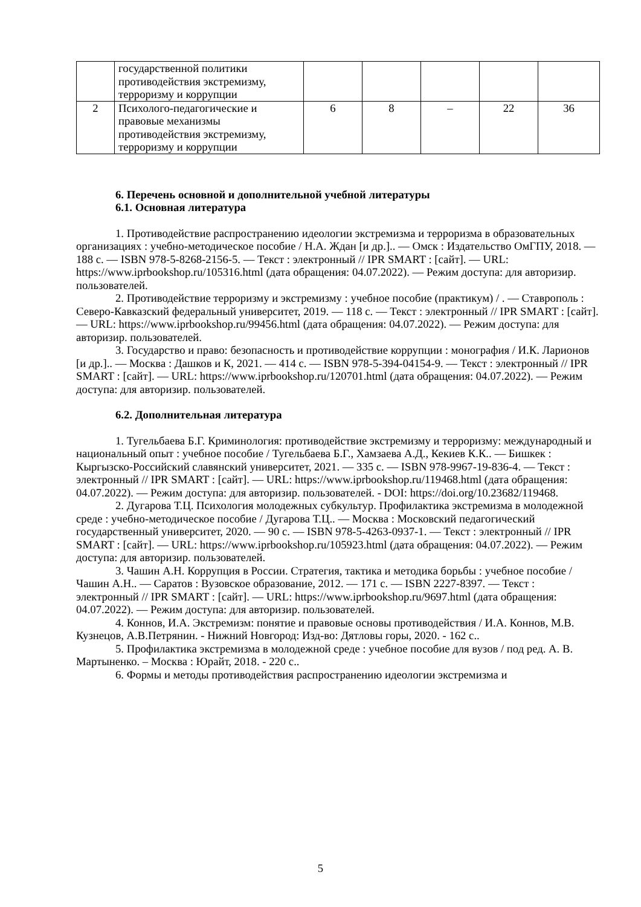| | государственной политики противодействия экстремизму, терроризму и коррупции | | | | | |
| 2 | Психолого-педагогические и правовые механизмы противодействия экстремизму, терроризму и коррупции | 6 | 8 | – | 22 | 36 |
6. Перечень основной и дополнительной учебной литературы
6.1. Основная литература
1. Противодействие распространению идеологии экстремизма и терроризма в образовательных организациях : учебно-методическое пособие / Н.А. Ждан [и др.].. — Омск : Издательство ОмГПУ, 2018. — 188 c. — ISBN 978-5-8268-2156-5. — Текст : электронный // IPR SMART : [сайт]. — URL: https://www.iprbookshop.ru/105316.html (дата обращения: 04.07.2022). — Режим доступа: для авторизир. пользователей.
2. Противодействие терроризму и экстремизму : учебное пособие (практикум) / . — Ставрополь : Северо-Кавказский федеральный университет, 2019. — 118 c. — Текст : электронный // IPR SMART : [сайт]. — URL: https://www.iprbookshop.ru/99456.html (дата обращения: 04.07.2022). — Режим доступа: для авторизир. пользователей.
3. Государство и право: безопасность и противодействие коррупции : монография / И.К. Ларионов [и др.].. — Москва : Дашков и К, 2021. — 414 c. — ISBN 978-5-394-04154-9. — Текст : электронный // IPR SMART : [сайт]. — URL: https://www.iprbookshop.ru/120701.html (дата обращения: 04.07.2022). — Режим доступа: для авторизир. пользователей.
6.2. Дополнительная литература
1. Тугельбаева Б.Г. Криминология: противодействие экстремизму и терроризму: международный и национальный опыт : учебное пособие / Тугельбаева Б.Г., Хамзаева А.Д., Кекиев К.К.. — Бишкек : Кыргызско-Российский славянский университет, 2021. — 335 c. — ISBN 978-9967-19-836-4. — Текст : электронный // IPR SMART : [сайт]. — URL: https://www.iprbookshop.ru/119468.html (дата обращения: 04.07.2022). — Режим доступа: для авторизир. пользователей. - DOI: https://doi.org/10.23682/119468.
2. Дугарова Т.Ц. Психология молодежных субкультур. Профилактика экстремизма в молодежной среде : учебно-методическое пособие / Дугарова Т.Ц.. — Москва : Московский педагогический государственный университет, 2020. — 90 c. — ISBN 978-5-4263-0937-1. — Текст : электронный // IPR SMART : [сайт]. — URL: https://www.iprbookshop.ru/105923.html (дата обращения: 04.07.2022). — Режим доступа: для авторизир. пользователей.
3. Чашин А.Н. Коррупция в России. Стратегия, тактика и методика борьбы : учебное пособие / Чашин А.Н.. — Саратов : Вузовское образование, 2012. — 171 c. — ISBN 2227-8397. — Текст : электронный // IPR SMART : [сайт]. — URL: https://www.iprbookshop.ru/9697.html (дата обращения: 04.07.2022). — Режим доступа: для авторизир. пользователей.
4. Коннов, И.А. Экстремизм: понятие и правовые основы противодействия / И.А. Коннов, М.В. Кузнецов, А.В.Петрянин. - Нижний Новгород: Изд-во: Дятловы горы, 2020. - 162 с..
5. Профилактика экстремизма в молодежной среде : учебное пособие для вузов / под ред. А. В. Мартыненко. – Москва : Юрайт, 2018. - 220 с..
6. Формы и методы противодействия распространению идеологии экстремизма и
5